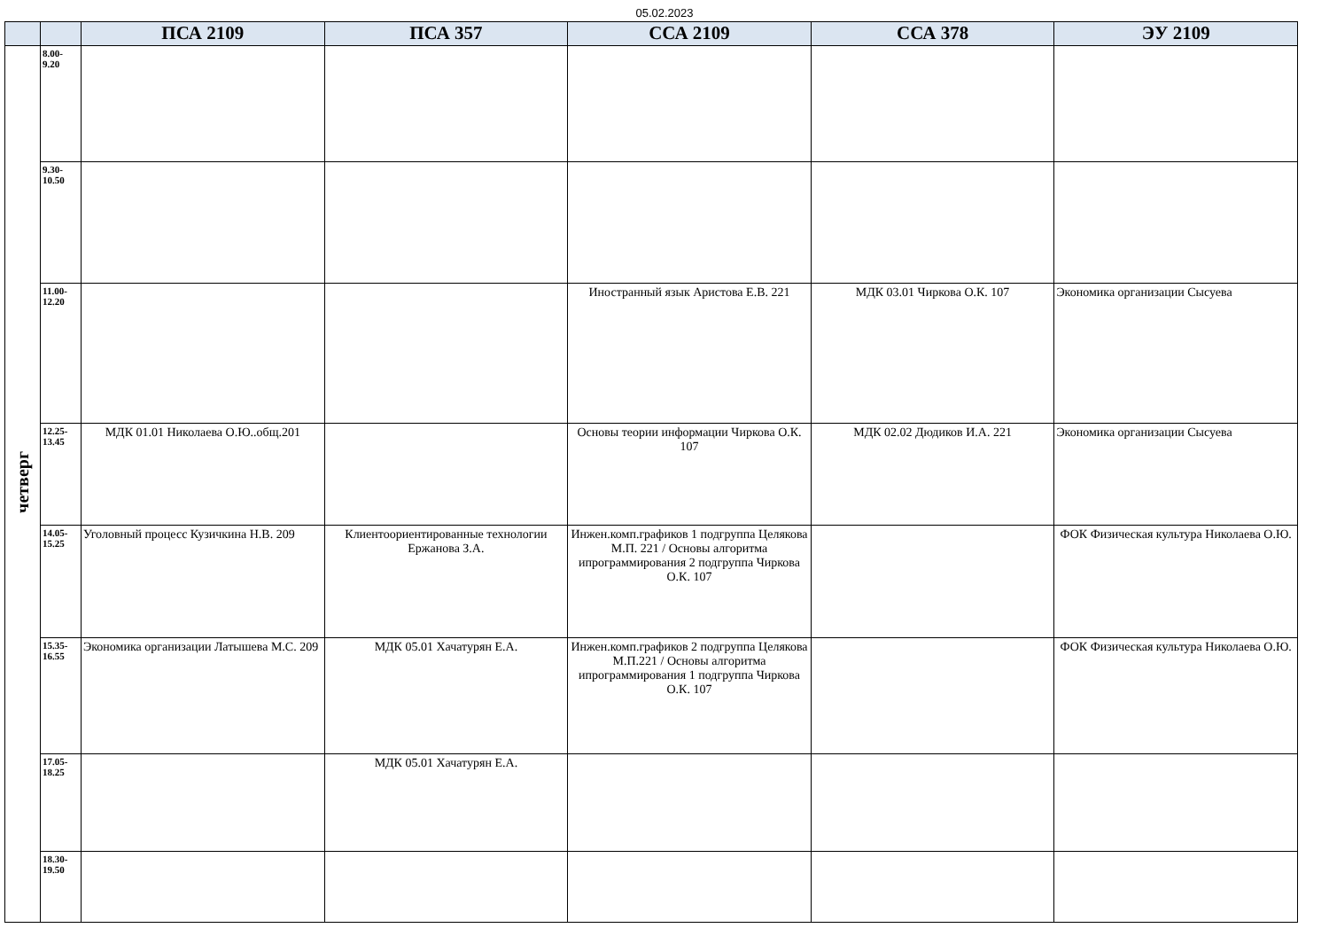05.02.2023
| | | ПСА 2109 | ПСА 357 | ССА 2109 | ССА 378 | ЭУ 2109 |
| --- | --- | --- | --- | --- | --- | --- |
| четверг | 8.00- 9.20 | | | | | |
| | 9.30- 10.50 | | | | | |
| | 11.00- 12.20 | | | Иностранный язык Аристова Е.В. 221 | МДК 03.01 Чиркова О.К. 107 | Экономика организации Сысуева |
| | 12.25- 13.45 | МДК 01.01 Николаева О.Ю..общ.201 | | Основы теории информации Чиркова О.К. 107 | МДК 02.02 Дюдиков И.А. 221 | Экономика организации Сысуева |
| | 14.05- 15.25 | Уголовный процесс Кузичкина Н.В. 209 | Клиентоориентированные технологии Ержанова З.А. | Инжен.комп.графиков 1 подгруппа Целякова М.П. 221 / Основы алгоритма ипрограммирования 2 подгруппа Чиркова О.К. 107 | | ФОК Физическая культура Николаева О.Ю. |
| | 15.35- 16.55 | Экономика организации Латышева М.С. 209 | МДК 05.01 Хачатурян Е.А. | Инжен.комп.графиков 2 подгруппа Целякова М.П.221 / Основы алгоритма ипрограммирования 1 подгруппа Чиркова О.К. 107 | | ФОК Физическая культура Николаева О.Ю. |
| | 17.05- 18.25 | | МДК 05.01 Хачатурян Е.А. | | | |
| | 18.30- 19.50 | | | | | |